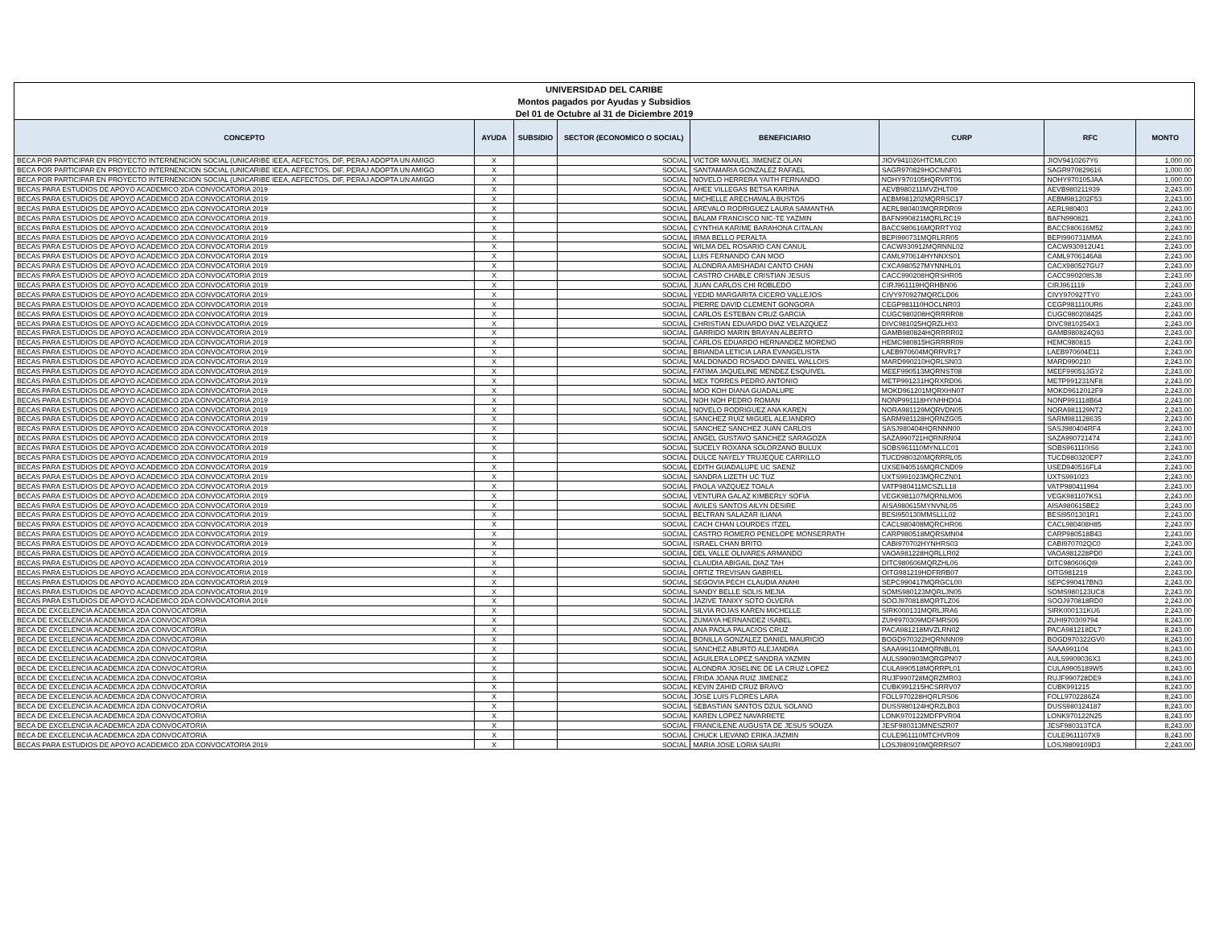| UNIVERSIDAD DEL CARIBE | | | | | | | |
| Montos pagados por Ayudas y Subsidios | | | | | | | |
| Del 01 de Octubre al 31 de Diciembre 2019 | | | | | | | |
| CONCEPTO | AYUDA | SUBSIDIO | SECTOR (ECONOMICO O SOCIAL) | BENEFICIARIO | CURP | RFC | MONTO |
| BECA POR PARTICIPAR EN PROYECTO INTERNENCION SOCIAL (UNICARIBE IEEA, AEFECTOS, DIF, PERAJ ADOPTA UN AMIGO | X | | SOCIAL | VICTOR MANUEL JIMENEZ OLAN | JIOV941026HTCMLC00 | JIOV9410267Y6 | 1,000.00 |
| BECA POR PARTICIPAR EN PROYECTO INTERNENCION SOCIAL (UNICARIBE IEEA, AEFECTOS, DIF, PERAJ ADOPTA UN AMIGO | X | | SOCIAL | SANTAMARIA GONZALEZ RAFAEL | SAGR970829HOCNNF01 | SAGR970829616 | 1,000.00 |
| BECA POR PARTICIPAR EN PROYECTO INTERNENCION SOCIAL (UNICARIBE IEEA, AEFECTOS, DIF, PERAJ ADOPTA UN AMIGO | X | | SOCIAL | NOVELO HERRERA YAITH FERNANDO | NOHY970105HQRVRT06 | NOHY970105JAA | 1,000.00 |
| BECAS PARA ESTUDIOS DE APOYO ACADEMICO 2DA CONVOCATORIA 2019 | X | | SOCIAL | AHEE VILLEGAS BETSA KARINA | AEVB980211MVZHLT09 | AEVB980211939 | 2,243.00 |
| BECAS PARA ESTUDIOS DE APOYO ACADEMICO 2DA CONVOCATORIA 2019 | X | | SOCIAL | MICHELLE ARECHAVALA BUSTOS | AEBM981202MQRRSC17 | AEBM981202F53 | 2,243.00 |
| BECAS PARA ESTUDIOS DE APOYO ACADEMICO 2DA CONVOCATORIA 2019 | X | | SOCIAL | AREVALO RODRIGUEZ LAURA SAMANTHA | AERL980403MQRRDR09 | AERL980403 | 2,243.00 |
| BECAS PARA ESTUDIOS DE APOYO ACADEMICO 2DA CONVOCATORIA 2019 | X | | SOCIAL | BALAM FRANCISCO NIC-TE YAZMIN | BAFN990821MQRLRC19 | BAFN990821 | 2,243.00 |
| BECAS PARA ESTUDIOS DE APOYO ACADEMICO 2DA CONVOCATORIA 2019 | X | | SOCIAL | CYNTHIA KARIME BARAHONA CITALAN | BACC980616MQRRTY02 | BACC980616M52 | 2,243.00 |
| BECAS PARA ESTUDIOS DE APOYO ACADEMICO 2DA CONVOCATORIA 2019 | X | | SOCIAL | IRMA BELLO PERALTA | BEPI990731MQRLRR05 | BEPI990731MMA | 2,243.00 |
| BECAS PARA ESTUDIOS DE APOYO ACADEMICO 2DA CONVOCATORIA 2019 | X | | SOCIAL | WILMA DEL ROSARIO CAN CANUL | CACW930912MQRNNL02 | CACW930912U41 | 2,243.00 |
| BECAS PARA ESTUDIOS DE APOYO ACADEMICO 2DA CONVOCATORIA 2019 | X | | SOCIAL | LUIS FERNANDO CAN MOO | CAML970614HYNNXS01 | CAML9706146A8 | 2,243.00 |
| BECAS PARA ESTUDIOS DE APOYO ACADEMICO 2DA CONVOCATORIA 2019 | X | | SOCIAL | ALONDRA AMISHADAI CANTO CHAN | CXCA980527MYNNHL01 | CACX980527GU7 | 2,243.00 |
| BECAS PARA ESTUDIOS DE APOYO ACADEMICO 2DA CONVOCATORIA 2019 | X | | SOCIAL | CASTRO CHABLE CRISTIAN JESUS | CACC990208HQRSHR05 | CACC990208SJ8 | 2,243.00 |
| BECAS PARA ESTUDIOS DE APOYO ACADEMICO 2DA CONVOCATORIA 2019 | X | | SOCIAL | JUAN CARLOS CHI ROBLEDO | CIRJ961119HQRHBN06 | CIRJ961119 | 2,243.00 |
| BECAS PARA ESTUDIOS DE APOYO ACADEMICO 2DA CONVOCATORIA 2019 | X | | SOCIAL | YEDID MARGARITA CICERO VALLEJOS | CIVY970927MQRCLD06 | CIVY970927TY0 | 2,243.00 |
| BECAS PARA ESTUDIOS DE APOYO ACADEMICO 2DA CONVOCATORIA 2019 | X | | SOCIAL | PIERRE DAVID CLEMENT GONGORA | CEGP981110HOCLNR03 | CEGP981110UR6 | 2,243.00 |
| BECAS PARA ESTUDIOS DE APOYO ACADEMICO 2DA CONVOCATORIA 2019 | X | | SOCIAL | CARLOS ESTEBAN CRUZ GARCIA | CUGC980208HQRRRR08 | CUGC980208425 | 2,243.00 |
| BECAS PARA ESTUDIOS DE APOYO ACADEMICO 2DA CONVOCATORIA 2019 | X | | SOCIAL | CHRISTIAN EDUARDO DIAZ VELAZQUEZ | DIVC981025HQRZLH03 | DIVC9810254X3 | 2,243.00 |
| BECAS PARA ESTUDIOS DE APOYO ACADEMICO 2DA CONVOCATORIA 2019 | X | | SOCIAL | GARRIDO MARIN BRAYAN ALBERTO | GAMB980824HQRRRR02 | GAMB980824Q93 | 2,243.00 |
| BECAS PARA ESTUDIOS DE APOYO ACADEMICO 2DA CONVOCATORIA 2019 | X | | SOCIAL | CARLOS EDUARDO HERNANDEZ MORENO | HEMC980815HGRRRR09 | HEMC980815 | 2,243.00 |
| BECAS PARA ESTUDIOS DE APOYO ACADEMICO 2DA CONVOCATORIA 2019 | X | | SOCIAL | BRIANDA LETICIA LARA EVANGELISTA | LAEB970604MQRRVR17 | LAEB970604E11 | 2,243.00 |
| BECAS PARA ESTUDIOS DE APOYO ACADEMICO 2DA CONVOCATORIA 2019 | X | | SOCIAL | MALDONADO ROSADO DANIEL WALLOIS | MARD990210HQRLSN03 | MARD990210 | 2,243.00 |
| BECAS PARA ESTUDIOS DE APOYO ACADEMICO 2DA CONVOCATORIA 2019 | X | | SOCIAL | FATIMA JAQUELINE MENDEZ ESQUIVEL | MEEF990513MQRNST08 | MEEF990513GY2 | 2,243.00 |
| BECAS PARA ESTUDIOS DE APOYO ACADEMICO 2DA CONVOCATORIA 2019 | X | | SOCIAL | MEX TORRES PEDRO ANTONIO | METP991231HQRXRD06 | METP991231NF8 | 2,243.00 |
| BECAS PARA ESTUDIOS DE APOYO ACADEMICO 2DA CONVOCATORIA 2019 | X | | SOCIAL | MOO KOH DIANA GUADALUPE | MOKD961201MQRXHN07 | MOKD9612012F9 | 2,243.00 |
| BECAS PARA ESTUDIOS DE APOYO ACADEMICO 2DA CONVOCATORIA 2019 | X | | SOCIAL | NOH NOH PEDRO ROMAN | NONP991118HYNHHD04 | NONP991118B64 | 2,243.00 |
| BECAS PARA ESTUDIOS DE APOYO ACADEMICO 2DA CONVOCATORIA 2019 | X | | SOCIAL | NOVELO RODRIGUEZ ANA KAREN | NORA981129MQRVDN05 | NORA981129NT2 | 2,243.00 |
| BECAS PARA ESTUDIOS DE APOYO ACADEMICO 2DA CONVOCATORIA 2019 | X | | SOCIAL | SANCHEZ RUIZ MIGUEL ALEJANDRO | SARM981128HQRNZG05 | SARM981128635 | 2,243.00 |
| BECAS PARA ESTUDIOS DE APOYO ACADEMICO 2DA CONVOCATORIA 2019 | X | | SOCIAL | SANCHEZ SANCHEZ JUAN CARLOS | SASJ980404HQRNNN00 | SASJ980404RF4 | 2,243.00 |
| BECAS PARA ESTUDIOS DE APOYO ACADEMICO 2DA CONVOCATORIA 2019 | X | | SOCIAL | ANGEL GUSTAVO SANCHEZ SARAGOZA | SAZA990721HQRNRN04 | SAZA990721474 | 2,243.00 |
| BECAS PARA ESTUDIOS DE APOYO ACADEMICO 2DA CONVOCATORIA 2019 | X | | SOCIAL | SUCELY ROXANA SOLORZANO BULUX | SOBS961110MYNLLC01 | SOBS961110IS6 | 2,243.00 |
| BECAS PARA ESTUDIOS DE APOYO ACADEMICO 2DA CONVOCATORIA 2019 | X | | SOCIAL | DULCE NAYELY TRUJEQUE CARRILLO | TUCD980320MQRRRL05 | TUCD980320EP7 | 2,243.00 |
| BECAS PARA ESTUDIOS DE APOYO ACADEMICO 2DA CONVOCATORIA 2019 | X | | SOCIAL | EDITH GUADALUPE UC SAENZ | UXSE940516MQRCND09 | USED940516FL4 | 2,243.00 |
| BECAS PARA ESTUDIOS DE APOYO ACADEMICO 2DA CONVOCATORIA 2019 | X | | SOCIAL | SANDRA LIZETH UC TUZ | UXTS991023MQRCZN01 | UXTS991023 | 2,243.00 |
| BECAS PARA ESTUDIOS DE APOYO ACADEMICO 2DA CONVOCATORIA 2019 | X | | SOCIAL | PAOLA VAZQUEZ TOALA | VATP980411MCSZLL18 | VATP980411994 | 2,243.00 |
| BECAS PARA ESTUDIOS DE APOYO ACADEMICO 2DA CONVOCATORIA 2019 | X | | SOCIAL | VENTURA GALAZ KIMBERLY SOFIA | VEGK981107MQRNLM06 | VEGK981107KS1 | 2,243.00 |
| BECAS PARA ESTUDIOS DE APOYO ACADEMICO 2DA CONVOCATORIA 2019 | X | | SOCIAL | AVILES SANTOS AILYN DESIRE | AISA980615MYNVNL05 | AISA980615BE2 | 2,243.00 |
| BECAS PARA ESTUDIOS DE APOYO ACADEMICO 2DA CONVOCATORIA 2019 | X | | SOCIAL | BELTRAN SALAZAR ILIANA | BESI950130MMSLLL02 | BESI9501301R1 | 2,243.00 |
| BECAS PARA ESTUDIOS DE APOYO ACADEMICO 2DA CONVOCATORIA 2019 | X | | SOCIAL | CACH CHAN LOURDES ITZEL | CACL980408MQRCHR06 | CACL980408H85 | 2,243.00 |
| BECAS PARA ESTUDIOS DE APOYO ACADEMICO 2DA CONVOCATORIA 2019 | X | | SOCIAL | CASTRO ROMERO PENELOPE MONSERRATH | CARP980518MQRSMN04 | CARP980518B43 | 2,243.00 |
| BECAS PARA ESTUDIOS DE APOYO ACADEMICO 2DA CONVOCATORIA 2019 | X | | SOCIAL | ISRAEL CHAN BRITO | CABI970702HYNHRS03 | CABI970702QC0 | 2,243.00 |
| BECAS PARA ESTUDIOS DE APOYO ACADEMICO 2DA CONVOCATORIA 2019 | X | | SOCIAL | DEL VALLE OLIVARES ARMANDO | VAOA981228HQRLLR02 | VAOA981228PD0 | 2,243.00 |
| BECAS PARA ESTUDIOS DE APOYO ACADEMICO 2DA CONVOCATORIA 2019 | X | | SOCIAL | CLAUDIA ABIGAIL DIAZ TAH | DITC980606MQRZHL06 | DITC980606QI9 | 2,243.00 |
| BECAS PARA ESTUDIOS DE APOYO ACADEMICO 2DA CONVOCATORIA 2019 | X | | SOCIAL | ORTIZ TREVISAN GABRIEL | OITG981219HDFRRB07 | OITG981219 | 2,243.00 |
| BECAS PARA ESTUDIOS DE APOYO ACADEMICO 2DA CONVOCATORIA 2019 | X | | SOCIAL | SEGOVIA PECH CLAUDIA ANAHI | SEPC990417MQRGCL00 | SEPC990417BN3 | 2,243.00 |
| BECAS PARA ESTUDIOS DE APOYO ACADEMICO 2DA CONVOCATORIA 2019 | X | | SOCIAL | SANDY BELLE SOLIS MEJIA | SOMS980123MQRLJN05 | SOMS980123UC8 | 2,243.00 |
| BECAS PARA ESTUDIOS DE APOYO ACADEMICO 2DA CONVOCATORIA 2019 | X | | SOCIAL | JAZIVE TANIXY SOTO OLVERA | SOOJ970818MQRTLZ06 | SOOJ970818RD0 | 2,243.00 |
| BECA DE EXCELENCIA ACADEMICA 2DA CONVOCATORIA | X | | SOCIAL | SILVIA ROJAS KAREN MICHELLE | SIRK000131MQRLJRA6 | SIRK000131KU6 | 2,243.00 |
| BECA DE EXCELENCIA ACADEMICA 2DA CONVOCATORIA | X | | SOCIAL | ZUMAYA HERNANDEZ ISABEL | ZUHI970309MDFMRS06 | ZUHI970309794 | 8,243.00 |
| BECA DE EXCELENCIA ACADEMICA 2DA CONVOCATORIA | X | | SOCIAL | ANA PAOLA PALACIOS CRUZ | PACA981218MVZLRN02 | PACA981218DL7 | 8,243.00 |
| BECA DE EXCELENCIA ACADEMICA 2DA CONVOCATORIA | X | | SOCIAL | BONILLA GONZALEZ DANIEL MAURICIO | BOGD970322HQRNNN09 | BOGD970322GV0 | 8,243.00 |
| BECA DE EXCELENCIA ACADEMICA 2DA CONVOCATORIA | X | | SOCIAL | SANCHEZ ABURTO ALEJANDRA | SAAA991104MQRNBL01 | SAAA991104 | 8,243.00 |
| BECA DE EXCELENCIA ACADEMICA 2DA CONVOCATORIA | X | | SOCIAL | AGUILERA LOPEZ SANDRA YAZMIN | AULS990903MQRGPN07 | AULS9909036X3 | 8,243.00 |
| BECA DE EXCELENCIA ACADEMICA 2DA CONVOCATORIA | X | | SOCIAL | ALONDRA JOSELINE DE LA CRUZ LOPEZ | CULA990518MQRRPL01 | CULA9905189W5 | 8,243.00 |
| BECA DE EXCELENCIA ACADEMICA 2DA CONVOCATORIA | X | | SOCIAL | FRIDA JOANA RUIZ JIMENEZ | RUJF990728MQRZMR03 | RUJF990728DE9 | 8,243.00 |
| BECA DE EXCELENCIA ACADEMICA 2DA CONVOCATORIA | X | | SOCIAL | KEVIN ZAHID CRUZ BRAVO | CUBK991215HCSRRV07 | CUBK991215 | 8,243.00 |
| BECA DE EXCELENCIA ACADEMICA 2DA CONVOCATORIA | X | | SOCIAL | JOSE LUIS FLORES LARA | FOLL970228HQRLRS06 | FOLL9702286Z4 | 8,243.00 |
| BECA DE EXCELENCIA ACADEMICA 2DA CONVOCATORIA | X | | SOCIAL | SEBASTIAN SANTOS DZUL SOLANO | DUSS980124HQRZLB03 | DUSS980124187 | 8,243.00 |
| BECA DE EXCELENCIA ACADEMICA 2DA CONVOCATORIA | X | | SOCIAL | KAREN LOPEZ NAVARRETE | LONK970122MDFPVR04 | LONK970122N25 | 8,243.00 |
| BECA DE EXCELENCIA ACADEMICA 2DA CONVOCATORIA | X | | SOCIAL | FRANCILENE AUGUSTA DE JESUS SOUZA | JESF980313MNESZR07 | JESF980313TCA | 8,243.00 |
| BECA DE EXCELENCIA ACADEMICA 2DA CONVOCATORIA | X | | SOCIAL | CHUCK LIEVANO ERIKA JAZMIN | CULE961110MTCHVR09 | CULE9611107X9 | 8,243.00 |
| BECAS PARA ESTUDIOS DE APOYO ACADEMICO 2DA CONVOCATORIA 2019 | X | | SOCIAL | MARIA JOSE LORIA SAURI | LOSJ980910MQRRRS07 | LOSJ9809109D3 | 2,243.00 |